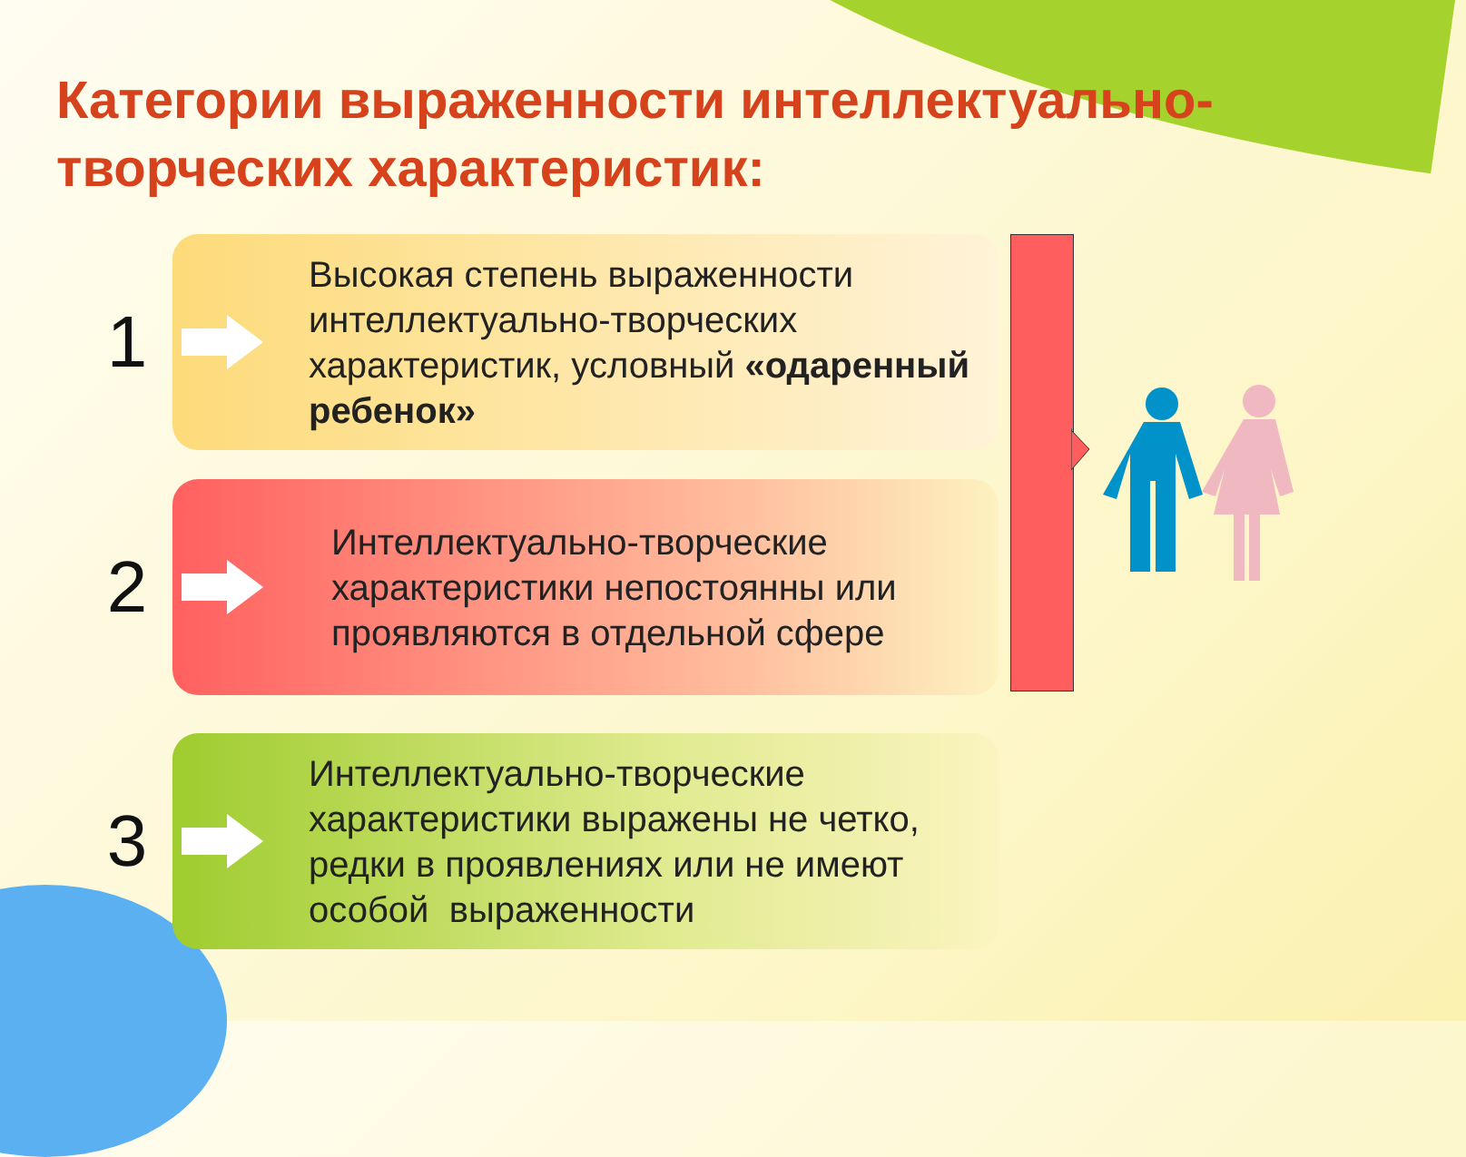Категории выраженности интеллектуально-творческих характеристик:
1
Высокая степень выраженности интеллектуально-творческих характеристик, условный «одаренный ребенок»
2
Интеллектуально-творческие характеристики непостоянны или проявляются в отдельной сфере
3
Интеллектуально-творческие характеристики выражены не четко, редки в проявлениях или не имеют особой выраженности